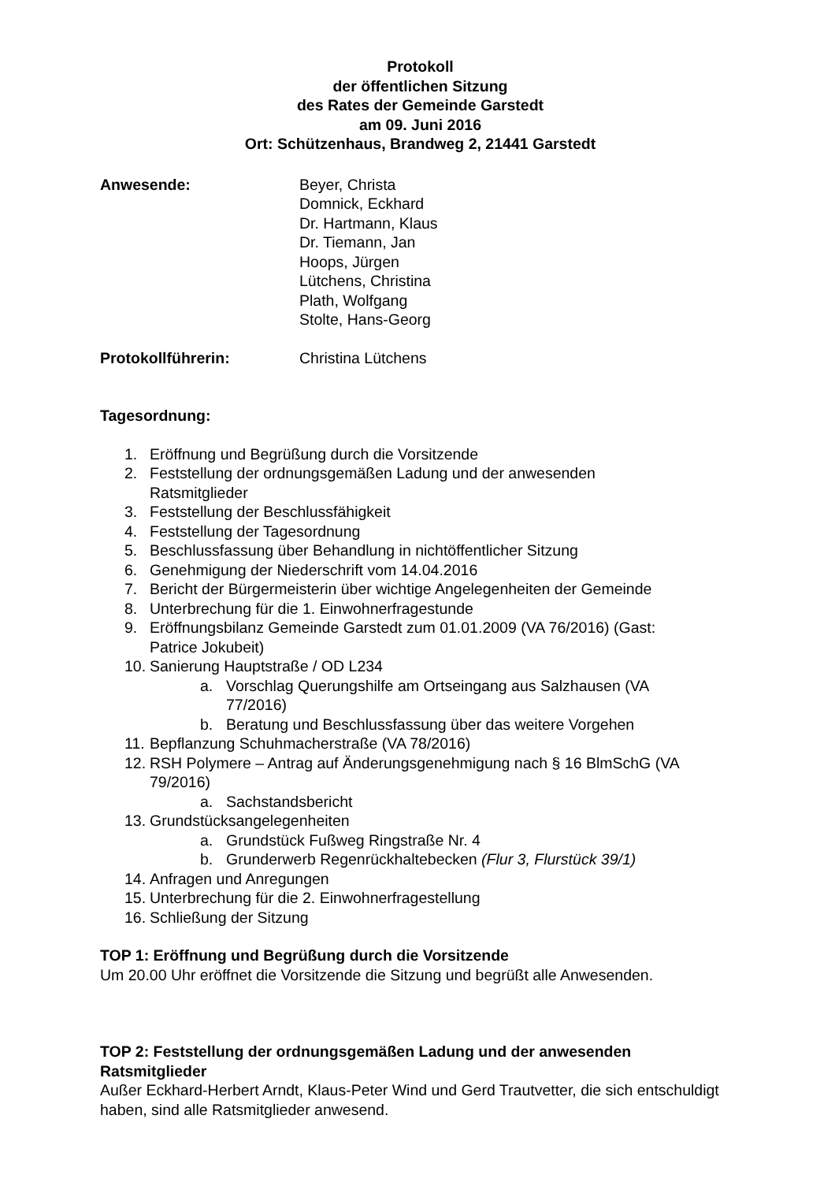Protokoll
der öffentlichen Sitzung
des Rates der Gemeinde Garstedt
am 09. Juni 2016
Ort: Schützenhaus, Brandweg 2, 21441 Garstedt
Anwesende: Beyer, Christa
Domnick, Eckhard
Dr. Hartmann, Klaus
Dr. Tiemann, Jan
Hoops, Jürgen
Lütchens, Christina
Plath, Wolfgang
Stolte, Hans-Georg
Protokollführerin: Christina Lütchens
Tagesordnung:
1. Eröffnung und Begrüßung durch die Vorsitzende
2. Feststellung der ordnungsgemäßen Ladung und der anwesenden
Ratsmitglieder
3. Feststellung der Beschlussfähigkeit
4. Feststellung der Tagesordnung
5. Beschlussfassung über Behandlung in nichtöffentlicher Sitzung
6. Genehmigung der Niederschrift vom 14.04.2016
7. Bericht der Bürgermeisterin über wichtige Angelegenheiten der Gemeinde
8. Unterbrechung für die 1. Einwohnerfragestunde
9. Eröffnungsbilanz Gemeinde Garstedt zum 01.01.2009 (VA 76/2016) (Gast:
Patrice Jokubeit)
10. Sanierung Hauptstraße / OD L234
a. Vorschlag Querungshilfe am Ortseingang aus Salzhausen (VA
77/2016)
b. Beratung und Beschlussfassung über das weitere Vorgehen
11. Bepflanzung Schuhmacherstraße (VA 78/2016)
12. RSH Polymere – Antrag auf Änderungsgenehmigung nach § 16 BlmSchG (VA
79/2016)
a. Sachstandsbericht
13. Grundstücksangelegenheiten
a. Grundstück Fußweg Ringstraße Nr. 4
b. Grunderwerb Regenrückhaltebecken (Flur 3, Flurstück 39/1)
14. Anfragen und Anregungen
15. Unterbrechung für die 2. Einwohnerfragestellung
16. Schließung der Sitzung
TOP 1: Eröffnung und Begrüßung durch die Vorsitzende
Um 20.00 Uhr eröffnet die Vorsitzende die Sitzung und begrüßt alle Anwesenden.
TOP 2: Feststellung der ordnungsgemäßen Ladung und der anwesenden Ratsmitglieder
Außer Eckhard-Herbert Arndt, Klaus-Peter Wind und Gerd Trautvetter, die sich entschuldigt haben, sind alle Ratsmitglieder anwesend.